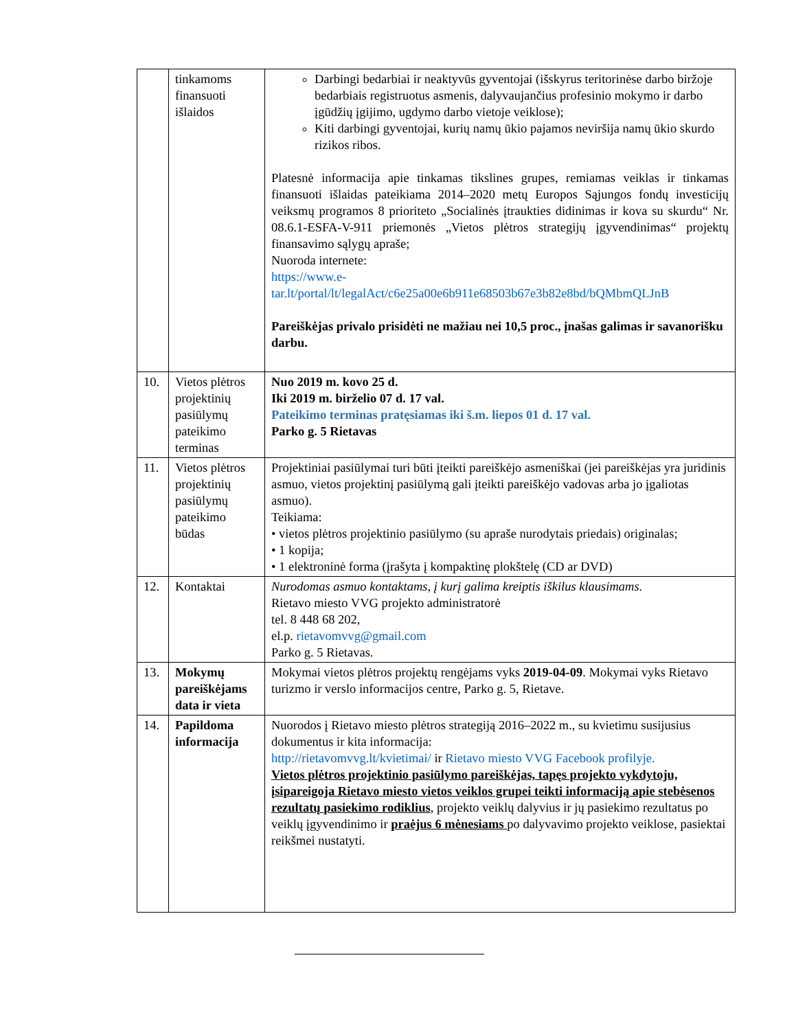| | tinkamoms finansuoti išlaidos | Darbingi bedarbiai ir neaktyvūs gyventojai (išskyrus teritorinėse darbo biržoje bedarbiais registruotus asmenis, dalyvaujančius profesinio mokymo ir darbo įgūdžių įgijimo, ugdymo darbo vietoje veiklose); Kiti darbingi gyventojai, kurių namų ūkio pajamos neviršija namų ūkio skurdo rizikos ribos. Platesnė informacija apie tinkamas tikslines grupes, remiamas veiklas ir tinkamas finansuoti išlaidas pateikiama 2014–2020 metų Europos Sąjungos fondų investicijų veiksmų programos 8 prioriteto „Socialinės įtraukties didinimas ir kova su skurdu“ Nr. 08.6.1-ESFA-V-911 priemonės „Vietos plėtros strategijų įgyvendinimas“ projektų finansavimo sąlygų apraše; Nuoroda internete: https://www.e-tar.lt/portal/lt/legalAct/c6e25a00e6b911e68503b67e3b82e8bd/bQMbmQLJnB Pareiškėjas privalo prisidėti ne mažiau nei 10,5 proc., įnašas galimas ir savanorišku darbu. |
| 10. | Vietos plėtros projektinių pasiūlymų pateikimo terminas | Nuo 2019 m. kovo 25 d. Iki 2019 m. birželio 07 d. 17 val. Pateikimo terminas pratęsiamas iki š.m. liepos 01 d. 17 val. Parko g. 5 Rietavas |
| 11. | Vietos plėtros projektinių pasiūlymų pateikimo būdas | Projektiniai pasiūlymai turi būti įteikti pareiškėjo asmeniškai (jei pareiškėjas yra juridinis asmuo, vietos projektinį pasiūlymą gali įteikti pareiškėjo vadovas arba jo įgaliotas asmuo). Teikiama: • vietos plėtros projektinio pasiūlymo (su apraše nurodytais priedais) originalas; • 1 kopija; • 1 elektroninė forma (įrašyta į kompaktinę plokštelę (CD ar DVD) |
| 12. | Kontaktai | Nurodomas asmuo kontaktams, į kurį galima kreiptis iškilus klausimams. Rietavo miesto VVG projekto administratorė tel. 8 448 68 202, el.p. rietavomvvg@gmail.com Parko g. 5 Rietavas. |
| 13. | Mokymų pareiškėjams data ir vieta | Mokymai vietos plėtros projektų rengėjams vyks 2019-04-09 . Mokymai vyks Rietavo turizmo ir verslo informacijos centre, Parko g. 5, Rietave. |
| 14. | Papildoma informacija | Nuorodos į Rietavo miesto plėtros strategiją 2016–2022 m., su kvietimu susijusius dokumentus ir kita informacija: http://rietavomvvg.lt/kvietimai/ ir Rietavo miesto VVG Facebook profilyje. Vietos plėtros projektinio pasiūlymo pareiškėjas, tapęs projekto vykdytoju, įsipareigoja Rietavo miesto vietos veiklos grupei teikti informaciją apie stebėsenos rezultatų pasiekimo rodiklius , projekto veiklų dalyvius ir jų pasiekimo rezultatus po veiklų įgyvendinimo ir praėjus 6 mėnesiams po dalyvavimo projekto veiklose, pasiektai reikšmei nustatyti. |